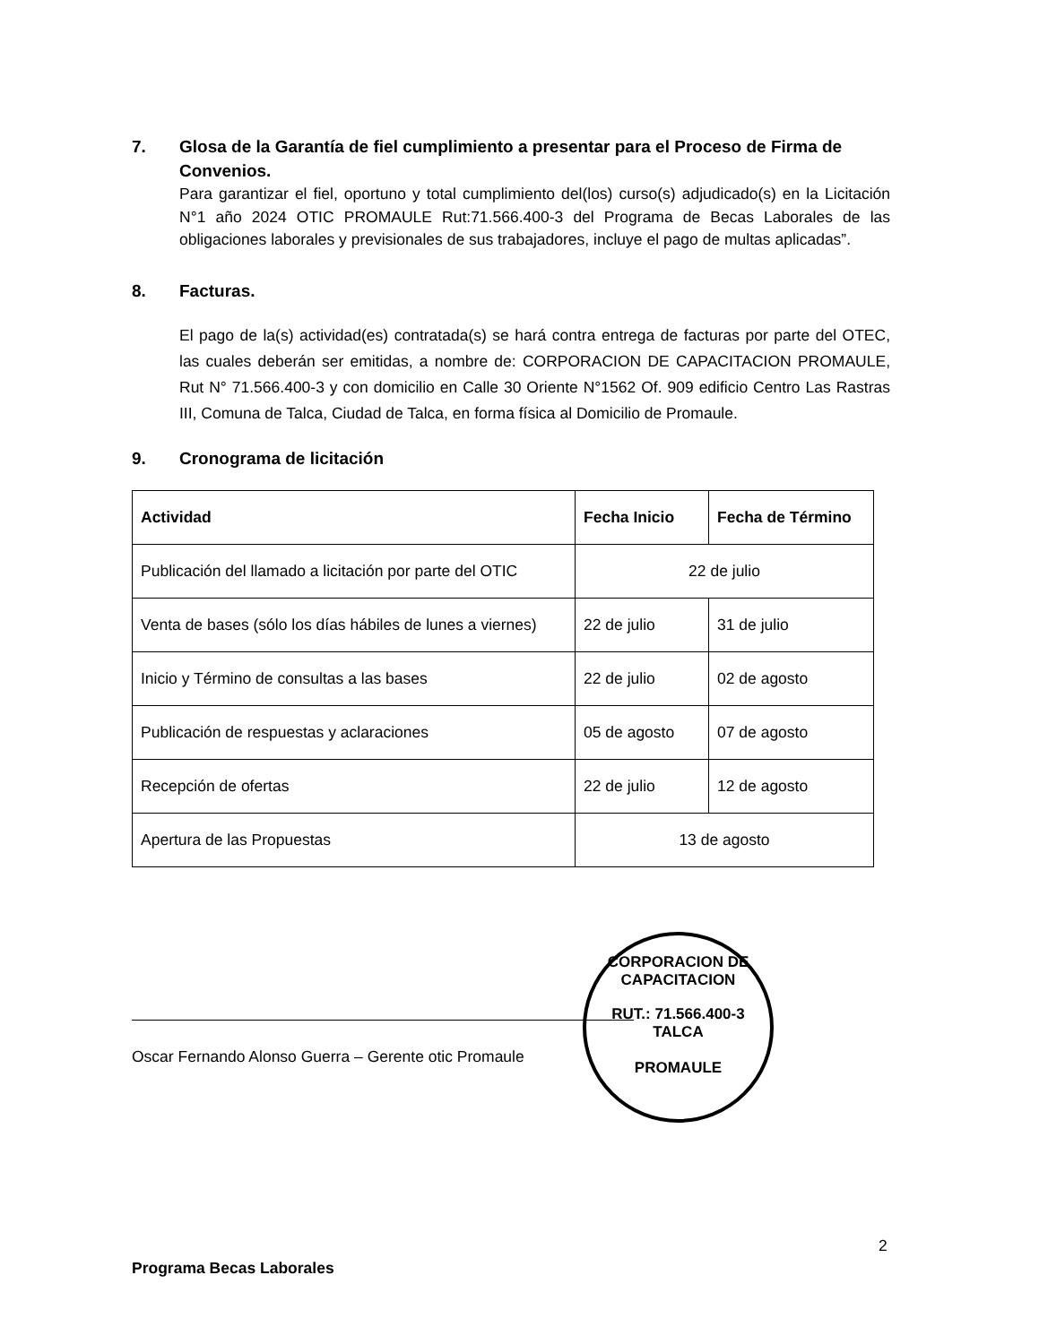7. Glosa de la Garantía de fiel cumplimiento a presentar para el Proceso de Firma de Convenios.
Para garantizar el fiel, oportuno y total cumplimiento del(los) curso(s) adjudicado(s) en la Licitación N°1 año 2024 OTIC PROMAULE Rut:71.566.400-3 del Programa de Becas Laborales de las obligaciones laborales y previsionales de sus trabajadores, incluye el pago de multas aplicadas”.
8. Facturas.
El pago de la(s) actividad(es) contratada(s) se hará contra entrega de facturas por parte del OTEC, las cuales deberán ser emitidas, a nombre de: CORPORACION DE CAPACITACION PROMAULE, Rut N° 71.566.400-3 y con domicilio en Calle 30 Oriente N°1562 Of. 909 edificio Centro Las Rastras III, Comuna de Talca, Ciudad de Talca, en forma física al Domicilio de Promaule.
9. Cronograma de licitación
| Actividad | Fecha Inicio | Fecha de Término |
| --- | --- | --- |
| Publicación del llamado a licitación por parte del OTIC | 22 de julio | |
| Venta de bases (sólo los días hábiles de lunes a viernes) | 22 de julio | 31 de julio |
| Inicio y Término de consultas a las bases | 22 de julio | 02 de agosto |
| Publicación de respuestas y aclaraciones | 05 de agosto | 07 de agosto |
| Recepción de ofertas | 22 de julio | 12 de agosto |
| Apertura de las Propuestas | 13 de agosto | |
Oscar Fernando Alonso Guerra – Gerente otic Promaule
CORPORACION DE CAPACITACION
RUT.: 71.566.400-3
TALCA
PROMAULE
2
Programa Becas Laborales